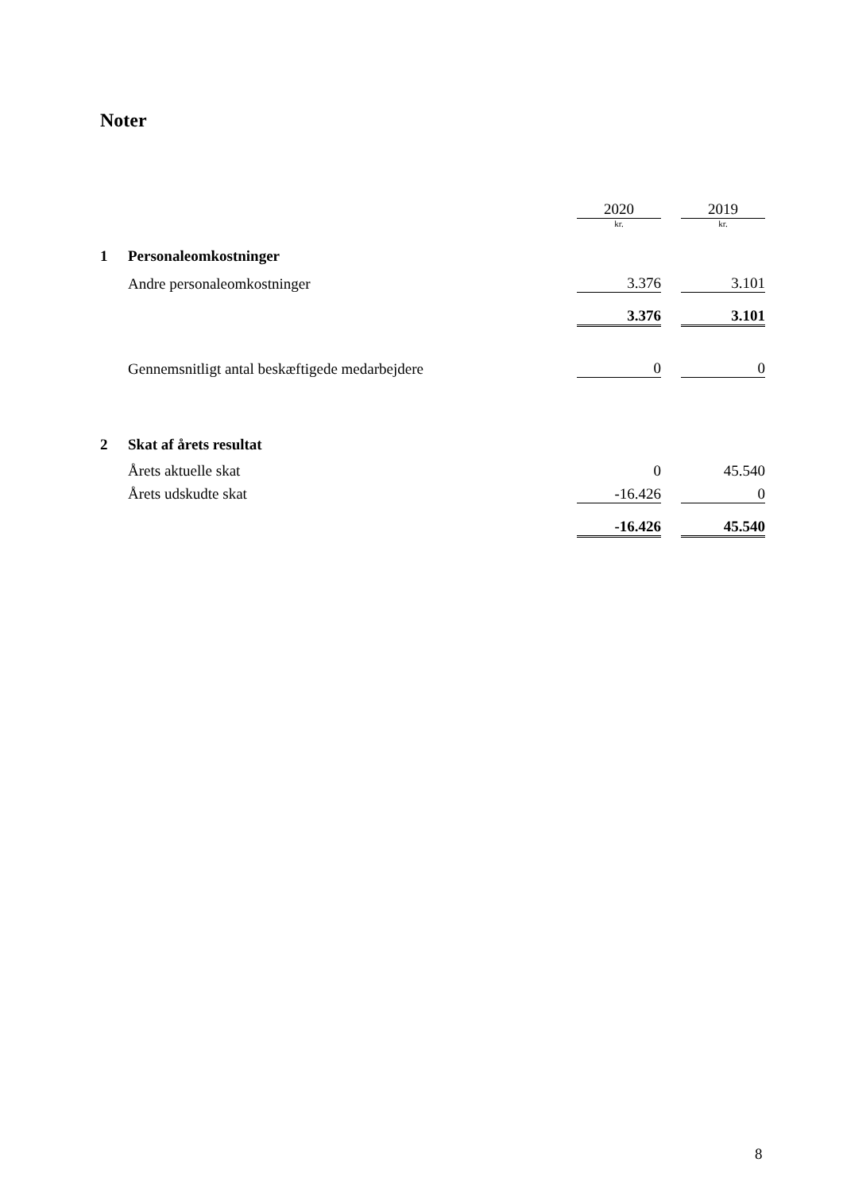Noter
| | | 2020 | | 2019 |
| | | kr. | | kr. |
| 1 | Personaleomkostninger | | | |
| | Andre personaleomkostninger | 3.376 | | 3.101 |
| | | 3.376 | | 3.101 |
| | Gennemsnitligt antal beskæftigede medarbejdere | 0 | | 0 |
| 2 | Skat af årets resultat | | | |
| | Årets aktuelle skat | 0 | | 45.540 |
| | Årets udskudte skat | -16.426 | | 0 |
| | | -16.426 | | 45.540 |
8